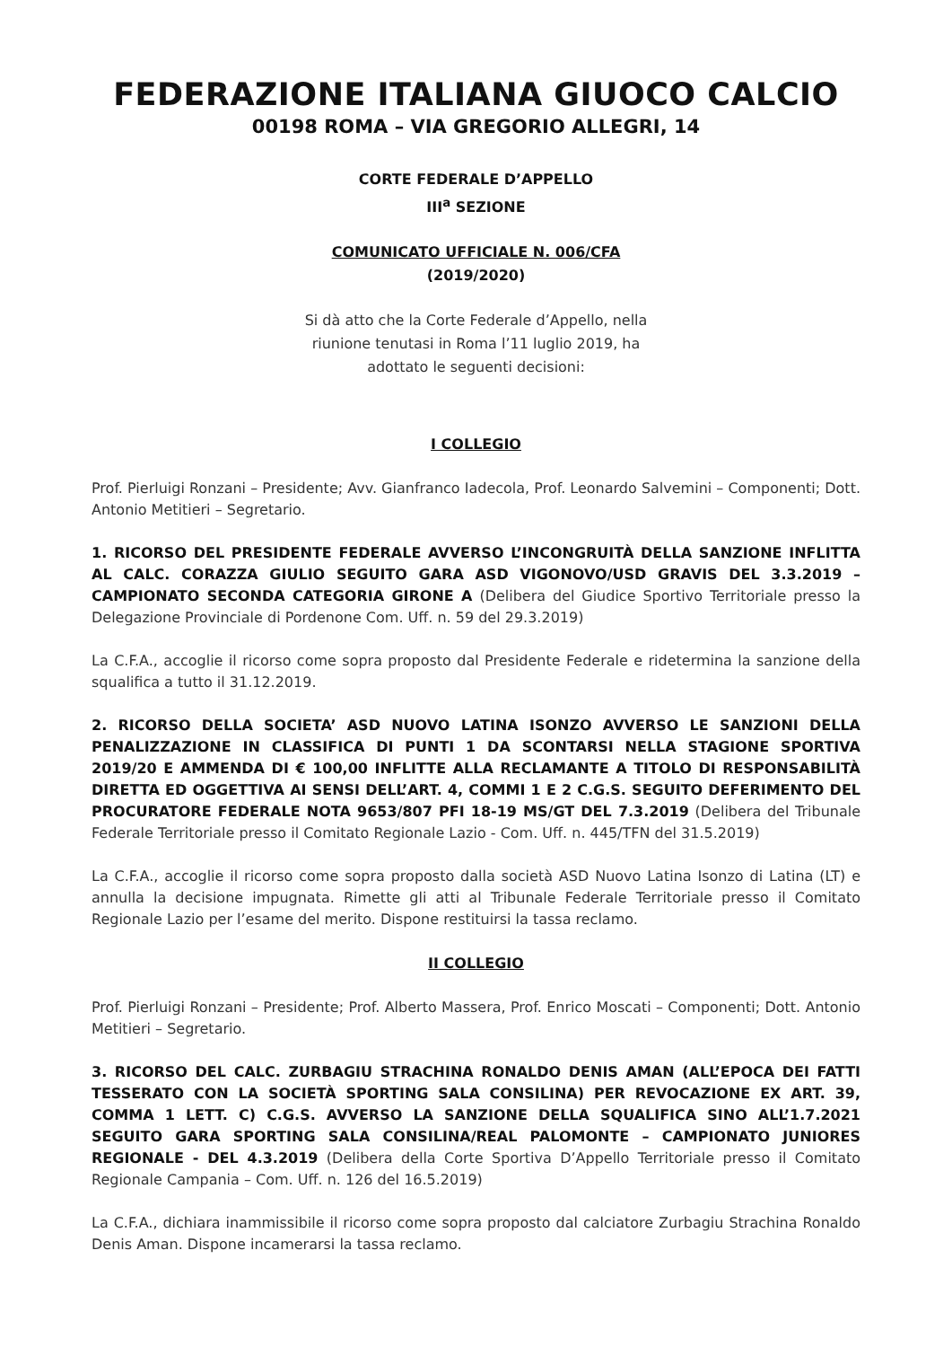FEDERAZIONE ITALIANA GIUOCO CALCIO
00198 ROMA – VIA GREGORIO ALLEGRI, 14
CORTE FEDERALE D’APPELLO
III<sup>a</sup> SEZIONE
COMUNICATO UFFICIALE N. 006/CFA
(2019/2020)
Si dà atto che la Corte Federale d’Appello, nella
riunione tenutasi in Roma l’11 luglio 2019, ha
adottato le seguenti decisioni:
I COLLEGIO
Prof. Pierluigi Ronzani – Presidente; Avv. Gianfranco Iadecola, Prof. Leonardo Salvemini – Componenti; Dott. Antonio Metitieri – Segretario.
1. RICORSO DEL PRESIDENTE FEDERALE AVVERSO L’INCONGRUITÀ DELLA SANZIONE INFLITTA AL CALC. CORAZZA GIULIO SEGUITO GARA ASD VIGONOVO/USD GRAVIS DEL 3.3.2019 – CAMPIONATO SECONDA CATEGORIA GIRONE A (Delibera del Giudice Sportivo Territoriale presso la Delegazione Provinciale di Pordenone Com. Uff. n. 59 del 29.3.2019)
La C.F.A., accoglie il ricorso come sopra proposto dal Presidente Federale e ridetermina la sanzione della squalifica a tutto il 31.12.2019.
2. RICORSO DELLA SOCIETA’ ASD NUOVO LATINA ISONZO AVVERSO LE SANZIONI DELLA PENALIZZAZIONE IN CLASSIFICA DI PUNTI 1 DA SCONTARSI NELLA STAGIONE SPORTIVA 2019/20 E AMMENDA DI € 100,00 INFLITTE ALLA RECLAMANTE A TITOLO DI RESPONSABILITÀ DIRETTA ED OGGETTIVA AI SENSI DELL’ART. 4, COMMI 1 E 2 C.G.S. SEGUITO DEFERIMENTO DEL PROCURATORE FEDERALE NOTA 9653/807 PFI 18-19 MS/GT DEL 7.3.2019 (Delibera del Tribunale Federale Territoriale presso il Comitato Regionale Lazio - Com. Uff. n. 445/TFN del 31.5.2019)
La C.F.A., accoglie il ricorso come sopra proposto dalla società ASD Nuovo Latina Isonzo di Latina (LT) e annulla la decisione impugnata. Rimette gli atti al Tribunale Federale Territoriale presso il Comitato Regionale Lazio per l’esame del merito. Dispone restituirsi la tassa reclamo.
II COLLEGIO
Prof. Pierluigi Ronzani – Presidente; Prof. Alberto Massera, Prof. Enrico Moscati – Componenti; Dott. Antonio Metitieri – Segretario.
3. RICORSO DEL CALC. ZURBAGIU STRACHINA RONALDO DENIS AMAN (ALL’EPOCA DEI FATTI TESSERATO CON LA SOCIETÀ SPORTING SALA CONSILINA) PER REVOCAZIONE EX ART. 39, COMMA 1 LETT. C) C.G.S. AVVERSO LA SANZIONE DELLA SQUALIFICA SINO ALL’1.7.2021 SEGUITO GARA SPORTING SALA CONSILINA/REAL PALOMONTE – CAMPIONATO JUNIORES REGIONALE - DEL 4.3.2019 (Delibera della Corte Sportiva D’Appello Territoriale presso il Comitato Regionale Campania – Com. Uff. n. 126 del 16.5.2019)
La C.F.A., dichiara inammissibile il ricorso come sopra proposto dal calciatore Zurbagiu Strachina Ronaldo Denis Aman. Dispone incamerarsi la tassa reclamo.